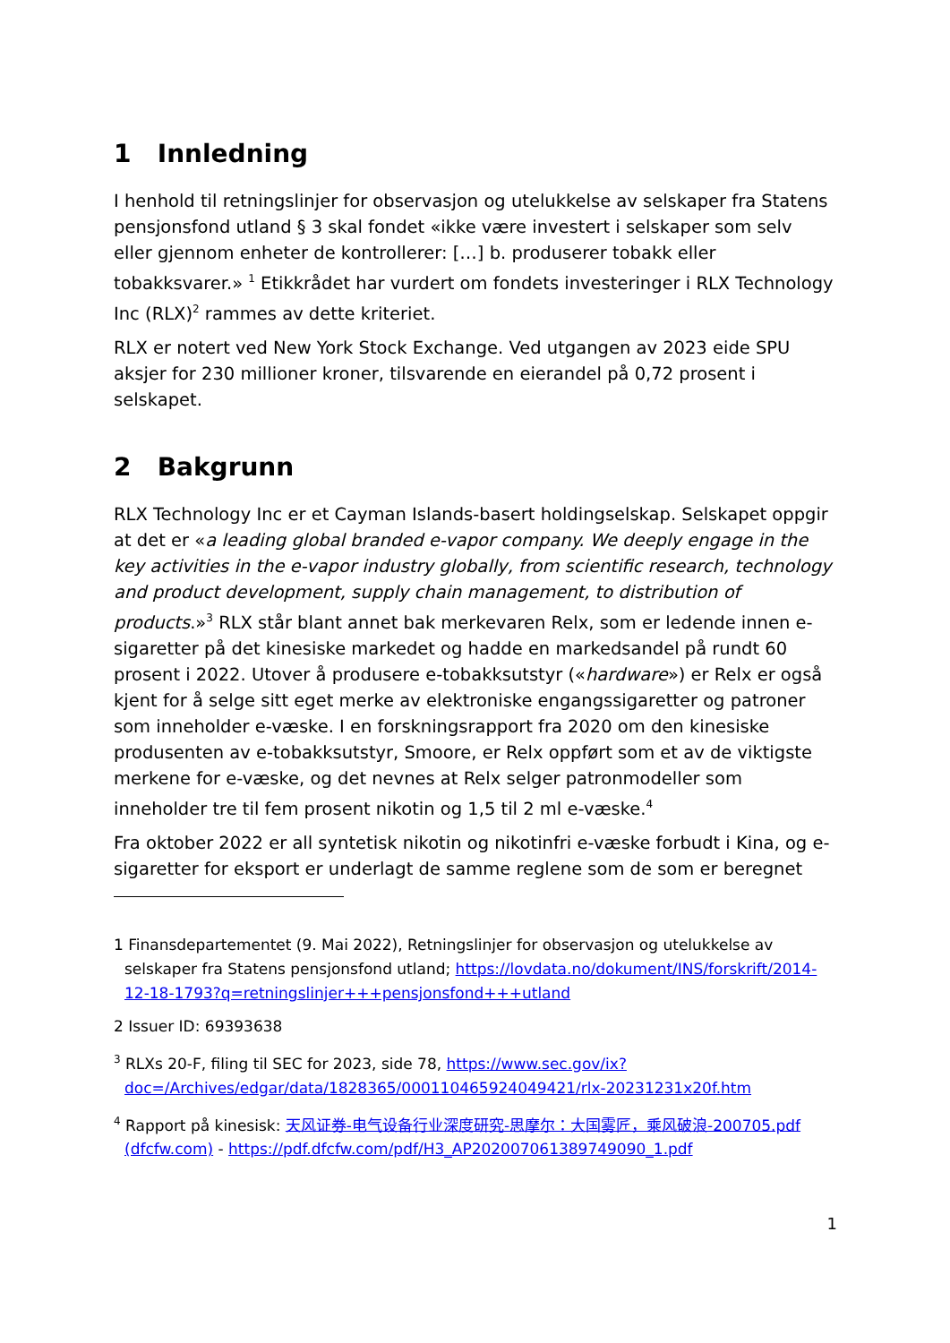1 Innledning
I henhold til retningslinjer for observasjon og utelukkelse av selskaper fra Statens pensjonsfond utland § 3 skal fondet «ikke være investert i selskaper som selv eller gjennom enheter de kontrollerer: […] b. produserer tobakk eller tobakksvarer.» <sup>1</sup> Etikkrådet har vurdert om fondets investeringer i RLX Technology Inc (RLX)<sup>2</sup> rammes av dette kriteriet.
RLX er notert ved New York Stock Exchange. Ved utgangen av 2023 eide SPU aksjer for 230 millioner kroner, tilsvarende en eierandel på 0,72 prosent i selskapet.
2 Bakgrunn
RLX Technology Inc er et Cayman Islands-basert holdingselskap. Selskapet oppgir at det er «a leading global branded e-vapor company. We deeply engage in the key activities in the e-vapor industry globally, from scientific research, technology and product development, supply chain management, to distribution of products.»<sup>3</sup> RLX står blant annet bak merkevaren Relx, som er ledende innen e-sigaretter på det kinesiske markedet og hadde en markedsandel på rundt 60 prosent i 2022. Utover å produsere e-tobakksutstyr («hardware») er Relx er også kjent for å selge sitt eget merke av elektroniske engangssigaretter og patroner som inneholder e-væske. I en forskningsrapport fra 2020 om den kinesiske produsenten av e-tobakksutstyr, Smoore, er Relx oppført som et av de viktigste merkene for e-væske, og det nevnes at Relx selger patronmodeller som inneholder tre til fem prosent nikotin og 1,5 til 2 ml e-væske.<sup>4</sup>
Fra oktober 2022 er all syntetisk nikotin og nikotinfri e-væske forbudt i Kina, og e-sigaretter for eksport er underlagt de samme reglene som de som er beregnet
1 Finansdepartementet (9. Mai 2022), Retningslinjer for observasjon og utelukkelse av selskaper fra Statens pensjonsfond utland; https://lovdata.no/dokument/INS/forskrift/2014-12-18-1793?q=retningslinjer+++pensjonsfond+++utland
2 Issuer ID: 69393638
<sup>3</sup> RLXs 20-F, filing til SEC for 2023, side 78, https://www.sec.gov/ix?doc=/Archives/edgar/data/1828365/000110465924049421/rlx-20231231x20f.htm
<sup>4</sup> Rapport på kinesisk: 天风证券-电气设备行业深度研究-思摩尔：大国雾匠，乘风破浪-200705.pdf (dfcfw.com) - https://pdf.dfcfw.com/pdf/H3_AP202007061389749090_1.pdf
1